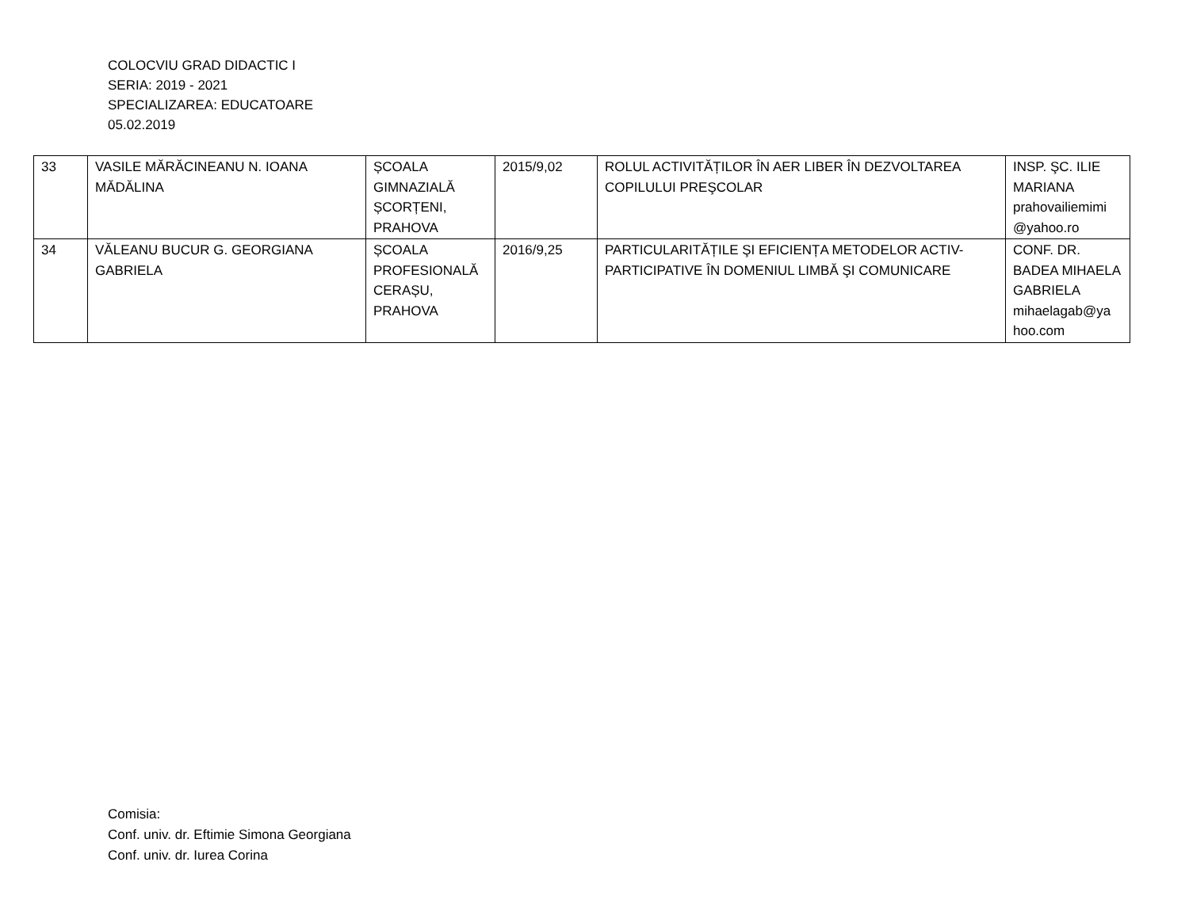COLOCVIU GRAD DIDACTIC I
SERIA: 2019 - 2021
SPECIALIZAREA: EDUCATOARE
05.02.2019
| 33 | VASILE MĂRĂCINEANU N. IOANA MĂDĂLINA | ȘCOALA GIMNAZIALĂ ȘCORȚENI, PRAHOVA | 2015/9,02 | ROLUL ACTIVITĂȚILOR ÎN AER LIBER ÎN DEZVOLTAREA COPILULUI PREŞCOLAR | INSP. ŞC. ILIE MARIANA prahovailiemimi @yahoo.ro |
| 34 | VĂLEANU BUCUR G. GEORGIANA GABRIELA | ȘCOALA PROFESIONALĂ CERAȘU, PRAHOVA | 2016/9,25 | PARTICULARITĂȚILE ŞI EFICIENȚA METODELOR ACTIV-PARTICIPATIVE ÎN DOMENIUL LIMBĂ ŞI COMUNICARE | CONF. DR. BADEA MIHAELA GABRIELA mihaelagab@ya hoo.com |
Comisia:
Conf. univ. dr. Eftimie Simona Georgiana
Conf. univ. dr. Iurea Corina